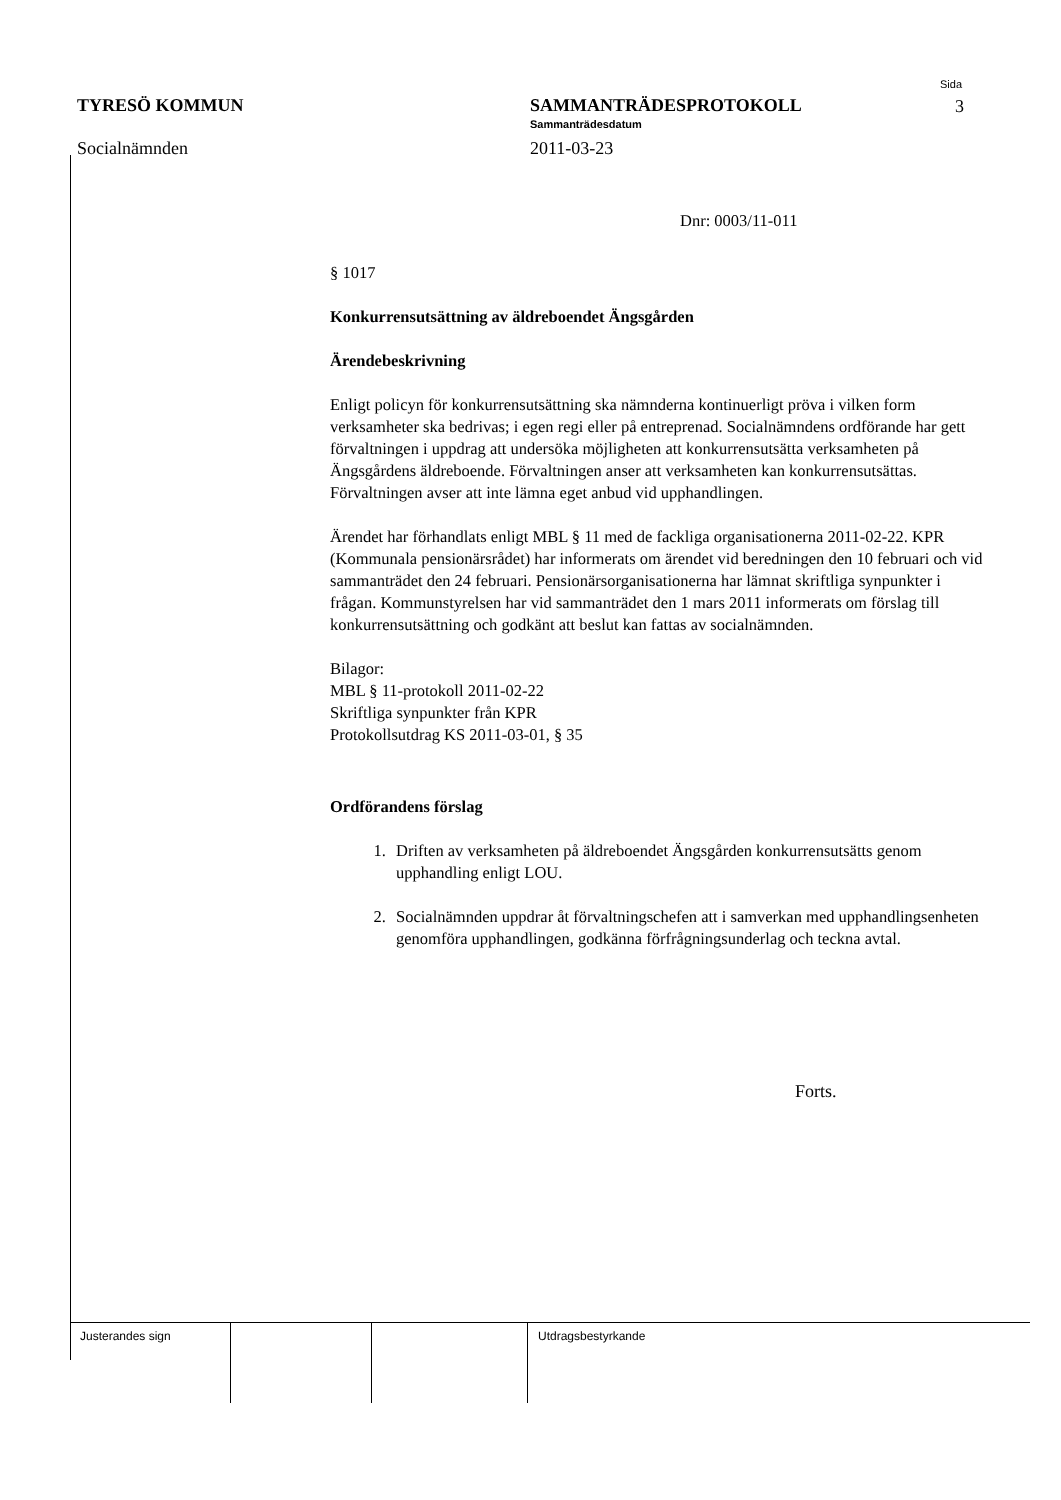TYRESÖ KOMMUN
Socialnämnden
SAMMANTRÄDESPROTOKOLL
Sammanträdesdatum
2011-03-23
Sida
3
Dnr: 0003/11-011
§ 1017
Konkurrensutsättning av äldreboendet Ängsgården
Ärendebeskrivning
Enligt policyn för konkurrensutsättning ska nämnderna kontinuerligt pröva i vilken form verksamheter ska bedrivas; i egen regi eller på entreprenad. Socialnämndens ordförande har gett förvaltningen i uppdrag att undersöka möjligheten att konkurrensutsätta verksamheten på Ängsgårdens äldreboende. Förvaltningen anser att verksamheten kan konkurrensutsättas. Förvaltningen avser att inte lämna eget anbud vid upphandlingen.
Ärendet har förhandlats enligt MBL § 11 med de fackliga organisationerna 2011-02-22. KPR (Kommunala pensionärsrådet) har informerats om ärendet vid beredningen den 10 februari och vid sammanträdet den 24 februari. Pensionärsorganisationerna har lämnat skriftliga synpunkter i frågan. Kommunstyrelsen har vid sammanträdet den 1 mars 2011 informerats om förslag till konkurrensutsättning och godkänt att beslut kan fattas av socialnämnden.
Bilagor:
MBL § 11-protokoll 2011-02-22
Skriftliga synpunkter från KPR
Protokollsutdrag KS 2011-03-01, § 35
Ordförandens förslag
1. Driften av verksamheten på äldreboendet Ängsgården konkurrensutsätts genom upphandling enligt LOU.
2. Socialnämnden uppdrar åt förvaltningschefen att i samverkan med upphandlingsenheten genomföra upphandlingen, godkänna förfrågningsunderlag och teckna avtal.
Forts.
Justerandes sign Utdragsbestyrkande